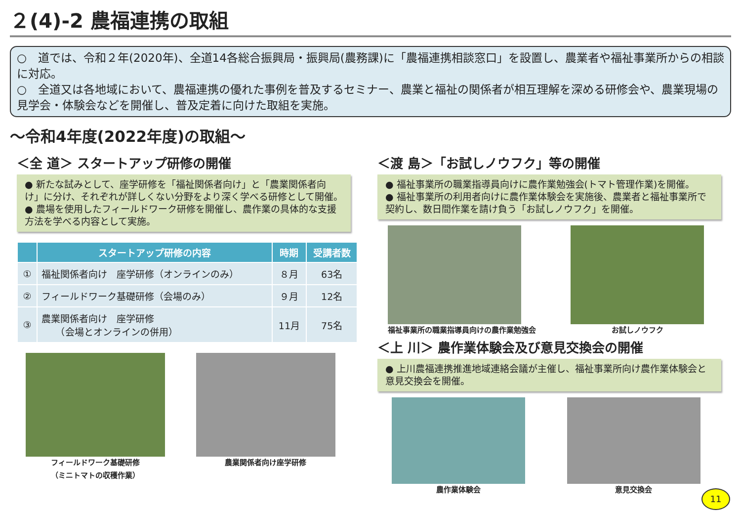２(4)-2 農福連携の取組
○　道では、令和２年(2020年)、全道14各総合振興局・振興局(農務課)に「農福連携相談窓口」を設置し、農業者や福祉事業所からの相談に対応。
○　全道又は各地域において、農福連携の優れた事例を普及するセミナー、農業と福祉の関係者が相互理解を深める研修会や、農業現場の見学会・体験会などを開催し、普及定着に向けた取組を実施。
～令和4年度(2022年度)の取組～
＜全 道＞ スタートアップ研修の開催
● 新たな試みとして、座学研修を「福祉関係者向け」と「農業関係者向け」に分け、それぞれが詳しくない分野をより深く学べる研修として開催。
● 農場を使用したフィールドワーク研修を開催し、農作業の具体的な支援方法を学べる内容として実施。
| | スタートアップ研修の内容 | 時期 | 受講者数 |
| --- | --- | --- | --- |
| ① | 福祉関係者向け 座学研修（オンラインのみ） | ８月 | 63名 |
| ② | フィールドワーク基礎研修（会場のみ） | ９月 | 12名 |
| ③ | 農業関係者向け 座学研修 （会場とオンラインの併用） | 11月 | 75名 |
フィールドワーク基礎研修
（ミニトマトの収穫作業）
農業関係者向け座学研修
＜渡 島＞「お試しノウフク」等の開催
● 福祉事業所の職業指導員向けに農作業勉強会(トマト管理作業)を開催。
● 福祉事業所の利用者向けに農作業体験会を実施後、農業者と福祉事業所で契約し、数日間作業を請け負う「お試しノウフク」を開催。
福祉事業所の職業指導員向けの農作業勉強会
お試しノウフク
＜上 川＞ 農作業体験会及び意見交換会の開催
● 上川農福連携推進地域連絡会議が主催し、福祉事業所向け農作業体験会と意見交換会を開催。
農作業体験会 意見交換会
11